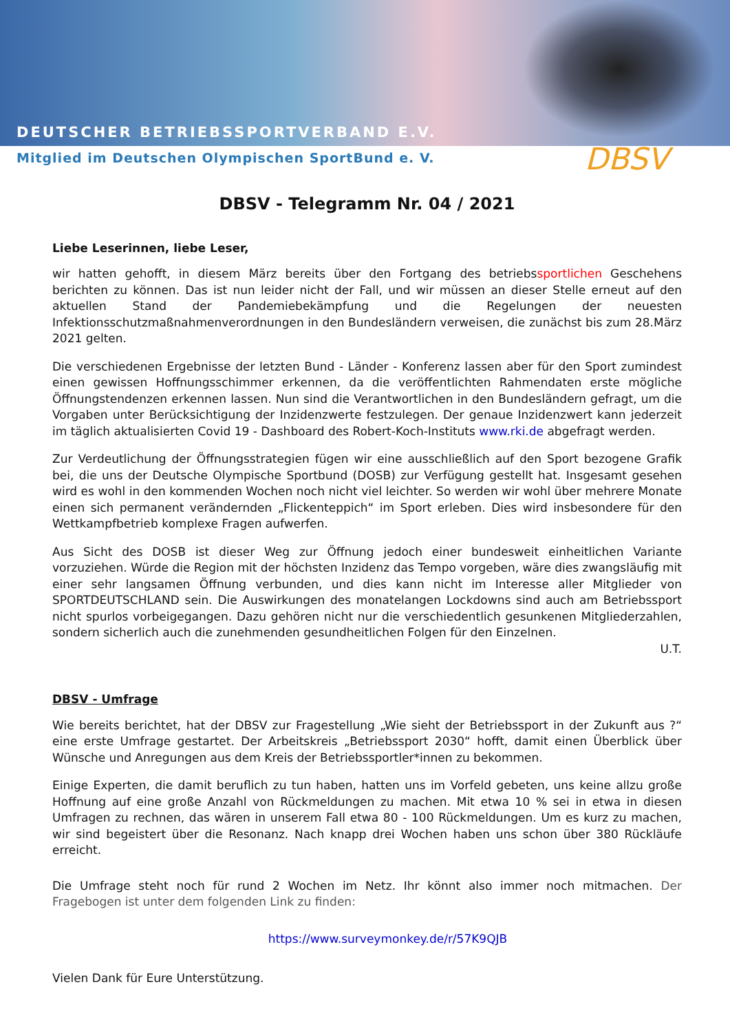DEUTSCHER BETRIEBSSPORTVERBAND E.V.
Mitglied im Deutschen Olympischen SportBund e. V.
DBSV
DBSV - Telegramm Nr. 04 / 2021
Liebe Leserinnen, liebe Leser,
wir hatten gehofft, in diesem März bereits über den Fortgang des betriebssportlichen Geschehens berichten zu können. Das ist nun leider nicht der Fall, und wir müssen an dieser Stelle erneut auf den aktuellen Stand der Pandemiebekämpfung und die Regelungen der neuesten Infektionsschutzmaßnahmenverordnungen in den Bundesländern verweisen, die zunächst bis zum 28.März 2021 gelten.
Die verschiedenen Ergebnisse der letzten Bund - Länder - Konferenz lassen aber für den Sport zumindest einen gewissen Hoffnungsschimmer erkennen, da die veröffentlichten Rahmendaten erste mögliche Öffnungstendenzen erkennen lassen. Nun sind die Verantwortlichen in den Bundesländern gefragt, um die Vorgaben unter Berücksichtigung der Inzidenzwerte festzulegen. Der genaue Inzidenzwert kann jederzeit im täglich aktualisierten Covid 19 - Dashboard des Robert-Koch-Instituts www.rki.de abgefragt werden.
Zur Verdeutlichung der Öffnungsstrategien fügen wir eine ausschließlich auf den Sport bezogene Grafik bei, die uns der Deutsche Olympische Sportbund (DOSB) zur Verfügung gestellt hat. Insgesamt gesehen wird es wohl in den kommenden Wochen noch nicht viel leichter. So werden wir wohl über mehrere Monate einen sich permanent verändernden „Flickenteppich“ im Sport erleben. Dies wird insbesondere für den Wettkampfbetrieb komplexe Fragen aufwerfen.
Aus Sicht des DOSB ist dieser Weg zur Öffnung jedoch einer bundesweit einheitlichen Variante vorzuziehen. Würde die Region mit der höchsten Inzidenz das Tempo vorgeben, wäre dies zwangsläufig mit einer sehr langsamen Öffnung verbunden, und dies kann nicht im Interesse aller Mitglieder von SPORTDEUTSCHLAND sein. Die Auswirkungen des monatelangen Lockdowns sind auch am Betriebssport nicht spurlos vorbeigegangen. Dazu gehören nicht nur die verschiedentlich gesunkenen Mitgliederzahlen, sondern sicherlich auch die zunehmenden gesundheitlichen Folgen für den Einzelnen.
U.T.
DBSV - Umfrage
Wie bereits berichtet, hat der DBSV zur Fragestellung „Wie sieht der Betriebssport in der Zukunft aus ?“ eine erste Umfrage gestartet. Der Arbeitskreis „Betriebssport 2030“ hofft, damit einen Überblick über Wünsche und Anregungen aus dem Kreis der Betriebssportler*innen zu bekommen.
Einige Experten, die damit beruflich zu tun haben, hatten uns im Vorfeld gebeten, uns keine allzu große Hoffnung auf eine große Anzahl von Rückmeldungen zu machen. Mit etwa 10 % sei in etwa in diesen Umfragen zu rechnen, das wären in unserem Fall etwa 80 - 100 Rückmeldungen. Um es kurz zu machen, wir sind begeistert über die Resonanz. Nach knapp drei Wochen haben uns schon über 380 Rückläufe erreicht.
Die Umfrage steht noch für rund 2 Wochen im Netz. Ihr könnt also immer noch mitmachen. Der Fragebogen ist unter dem folgenden Link zu finden:
https://www.surveymonkey.de/r/57K9QJB
Vielen Dank für Eure Unterstützung.